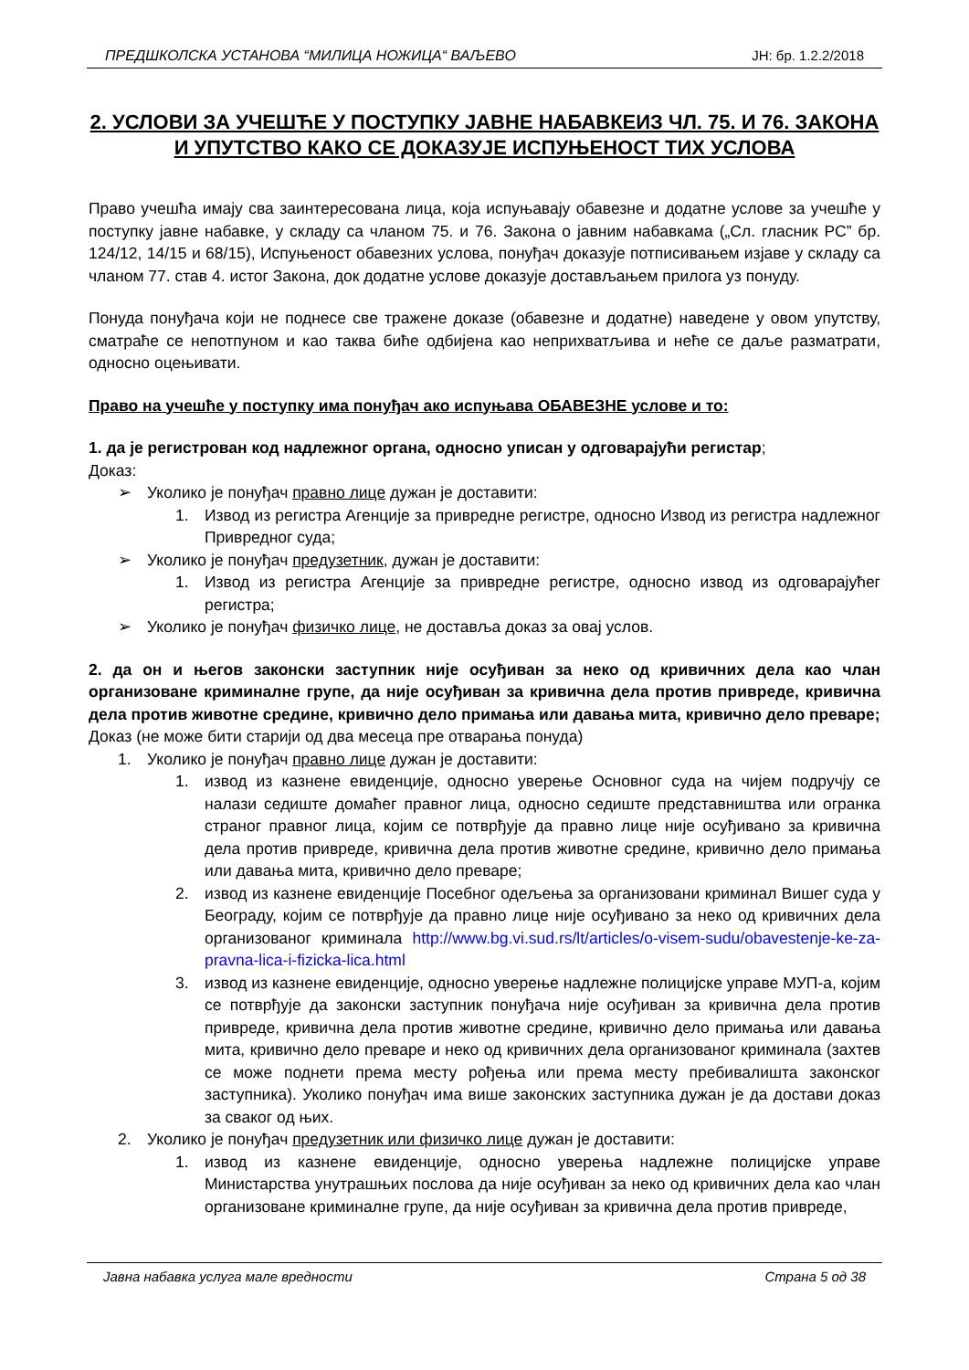ПРЕДШКОЛСКА УСТАНОВА “МИЛИЦА НОЖИЦА“ ВАЉЕВО ЈН: бр. 1.2.2/2018
2. УСЛОВИ ЗА УЧЕШЋЕ У ПОСТУПКУ ЈАВНЕ НАБАВКЕИЗ ЧЛ. 75. И 76. ЗАКОНА И УПУТСТВО КАКО СЕ ДОКАЗУЈЕ ИСПУЊЕНОСТ ТИХ УСЛОВА
Право учешћа имају сва заинтересована лица, која испуњавају обавезне и додатне услове за учешће у поступку јавне набавке, у складу са чланом 75. и 76. Закона о јавним набавкама („Сл. гласник РС” бр. 124/12, 14/15 и 68/15), Испуњеност обавезних услова, понуђач доказује потписивањем изјаве у складу са чланом 77. став 4. истог Закона, док додатне услове доказује достављањем прилога уз понуду.
Понуда понуђача који не поднесе све тражене доказе (обавезне и додатне) наведене у овом упутству, сматраће се непотпуном и као таква биће одбијена као неприхватљива и неће се даље разматрати, односно оцењивати.
Право на учешће у поступку има понуђач ако испуњава ОБАВЕЗНЕ услове и то:
1. да је регистрован код надлежног органа, односно уписан у одговарајући регистар;
Доказ:
➢ Уколико је понуђач правно лице дужан је доставити:
1. Извод из регистра Агенције за привредне регистре, односно Извод из регистра надлежног Привредног суда;
➢ Уколико је понуђач предузетник, дужан је доставити:
1. Извод из регистра Агенције за привредне регистре, односно извод из одговарајућег регистра;
➢ Уколико је понуђач физичко лице, не доставља доказ за овај услов.
2. да он и његов законски заступник није осуђиван за неко од кривичних дела као члан организоване криминалне групе, да није осуђиван за кривична дела против привреде, кривична дела против животне средине, кривично дело примања или давања мита, кривично дело преваре;
Доказ (не може бити старији од два месеца пре отварања понуда)
1. Уколико је понуђач правно лице дужан је доставити:
1. извод из казнене евиденције, односно уверење Основног суда на чијем подручју се налази седиште домаћег правног лица, односно седиште представништва или огранка страног правног лица, којим се потврђује да правно лице није осуђивано за кривична дела против привреде, кривична дела против животне средине, кривично дело примања или давања мита, кривично дело преваре;
2. извод из казнене евиденције Посебног одељења за организовани криминал Вишег суда у Београду, којим се потврђује да правно лице није осуђивано за неко од кривичних дела организованог криминала http://www.bg.vi.sud.rs/lt/articles/o-visem-sudu/obavestenje-ke-za-pravna-lica-i-fizicka-lica.html
3. извод из казнене евиденције, односно уверење надлежне полицијске управе МУП-а, којим се потврђује да законски заступник понуђача није осуђиван за кривична дела против привреде, кривична дела против животне средине, кривично дело примања или давања мита, кривично дело преваре и неко од кривичних дела организованог криминала (захтев се може поднети према месту рођења или према месту пребивалишта законског заступника). Уколико понуђач има више законских заступника дужан је да достави доказ за сваког од њих.
2. Уколико је понуђач предузетник или физичко лице дужан је доставити:
1. извод из казнене евиденције, односно уверења надлежне полицијске управе Министарства унутрашњих послова да није осуђиван за неко од кривичних дела као члан организоване криминалне групе, да није осуђиван за кривична дела против привреде,
Јавна набавка услуга мале вредности Страна 5 од 38